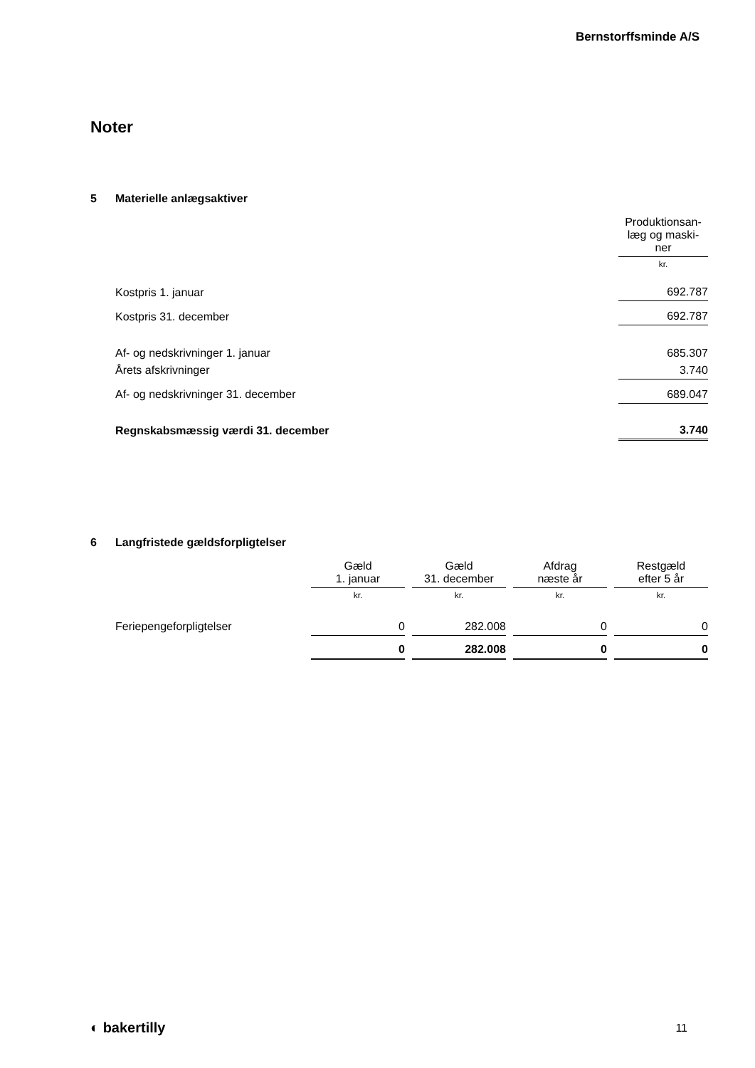Bernstorffsminde A/S
Noter
5 Materielle anlægsaktiver
| | Produktionsan- læg og maski- ner |
| | kr. |
| Kostpris 1. januar | 692.787 |
| Kostpris 31. december | 692.787 |
| Af- og nedskrivninger 1. januar | 685.307 |
| Årets afskrivninger | 3.740 |
| Af- og nedskrivninger 31. december | 689.047 |
| Regnskabsmæssig værdi 31. december | 3.740 |
6 Langfristede gældsforpligtelser
| | Gæld 1. januar | | Gæld 31. december | | Afdrag næste år | | Restgæld efter 5 år |
| | kr. | | kr. | | kr. | | kr. |
| Feriepengeforpligtelser | 0 | | 282.008 | | 0 | | 0 |
| | 0 | | 282.008 | | 0 | | 0 |
◐ bakertilly 11